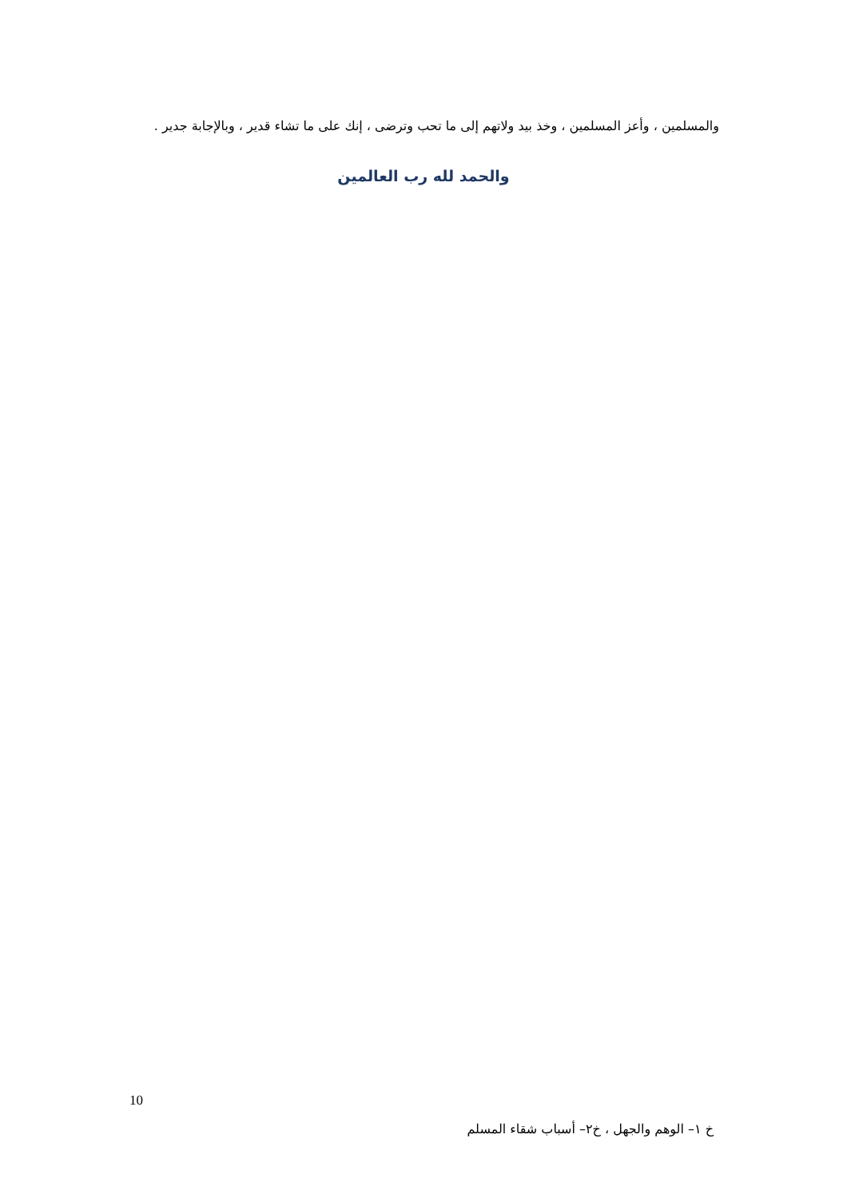والمسلمين ، وأعز المسلمين ، وخذ بيد ولاتهم إلى ما تحب وترضى ، إنك على ما تشاء قدير ، وبالإجابة جدير .
والحمد لله رب العالمين
10
خ ١– الوهم والجهل ، خ٢– أسباب شقاء المسلم